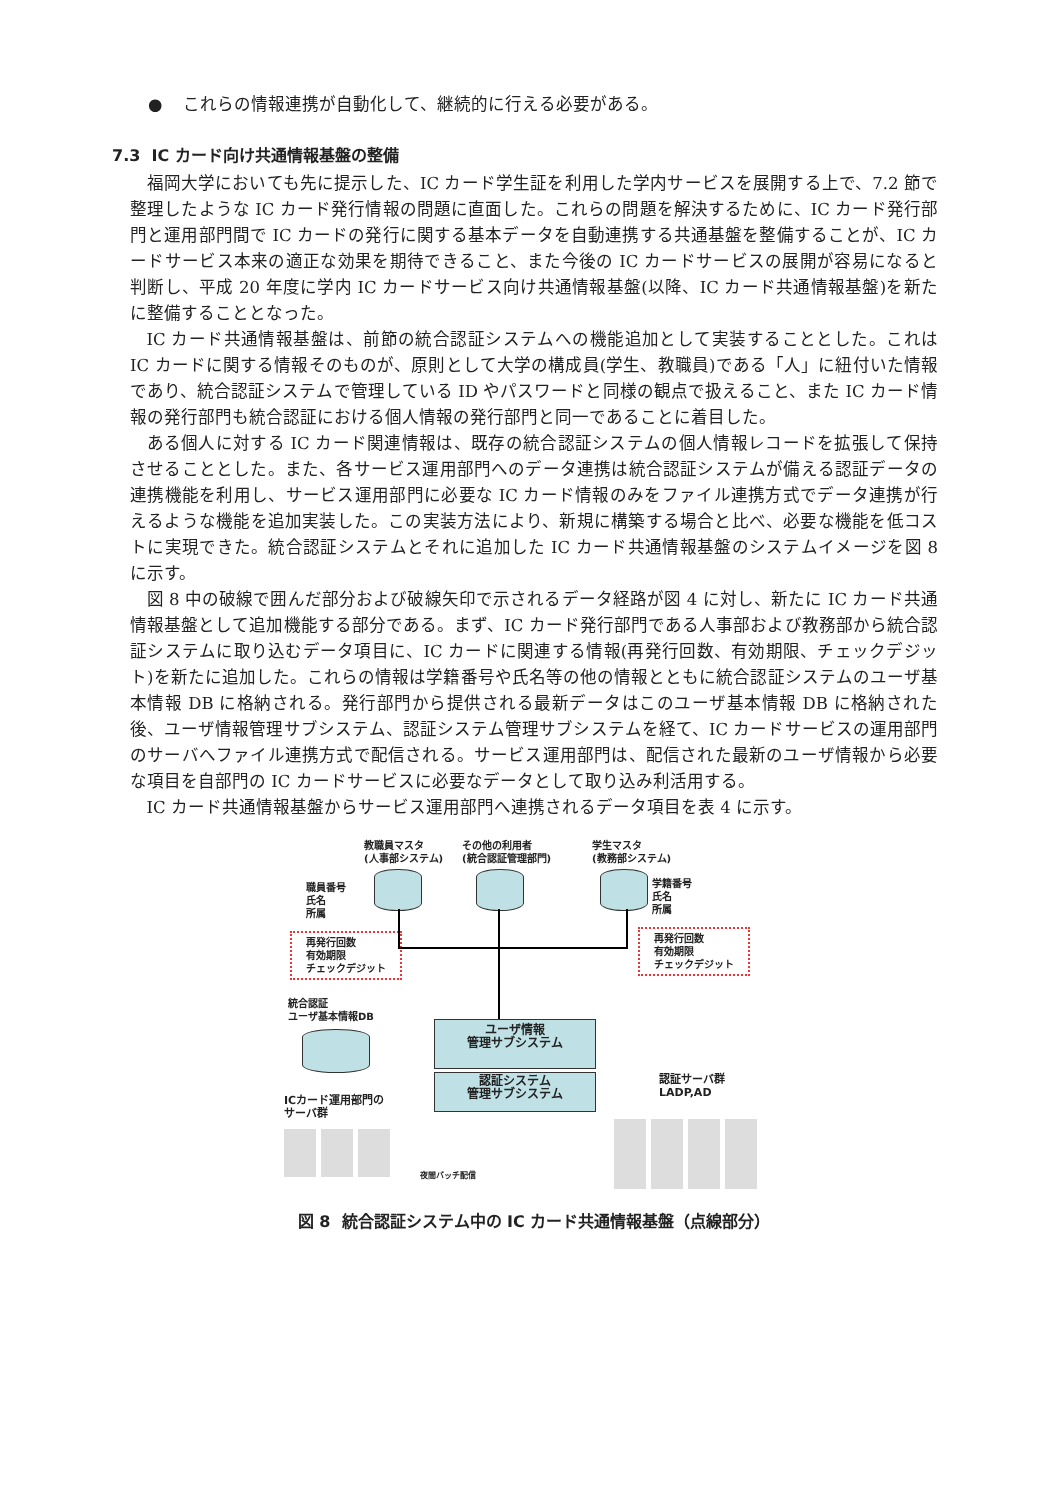● これらの情報連携が自動化して、継続的に行える必要がある。
7.3 IC カード向け共通情報基盤の整備
福岡大学においても先に提示した、IC カード学生証を利用した学内サービスを展開する上で、7.2 節で整理したような IC カード発行情報の問題に直面した。これらの問題を解決するために、IC カード発行部門と運用部門間で IC カードの発行に関する基本データを自動連携する共通基盤を整備することが、IC カードサービス本来の適正な効果を期待できること、また今後の IC カードサービスの展開が容易になると判断し、平成 20 年度に学内 IC カードサービス向け共通情報基盤(以降、IC カード共通情報基盤)を新たに整備することとなった。
IC カード共通情報基盤は、前節の統合認証システムへの機能追加として実装することとした。これは IC カードに関する情報そのものが、原則として大学の構成員(学生、教職員)である「人」に紐付いた情報であり、統合認証システムで管理している ID やパスワードと同様の観点で扱えること、また IC カード情報の発行部門も統合認証における個人情報の発行部門と同一であることに着目した。
ある個人に対する IC カード関連情報は、既存の統合認証システムの個人情報レコードを拡張して保持させることとした。また、各サービス運用部門へのデータ連携は統合認証システムが備える認証データの連携機能を利用し、サービス運用部門に必要な IC カード情報のみをファイル連携方式でデータ連携が行えるような機能を追加実装した。この実装方法により、新規に構築する場合と比べ、必要な機能を低コストに実現できた。統合認証システムとそれに追加した IC カード共通情報基盤のシステムイメージを図 8 に示す。
図 8 中の破線で囲んだ部分および破線矢印で示されるデータ経路が図 4 に対し、新たに IC カード共通情報基盤として追加機能する部分である。まず、IC カード発行部門である人事部および教務部から統合認証システムに取り込むデータ項目に、IC カードに関連する情報(再発行回数、有効期限、チェックデジット)を新たに追加した。これらの情報は学籍番号や氏名等の他の情報とともに統合認証システムのユーザ基本情報 DB に格納される。発行部門から提供される最新データはこのユーザ基本情報 DB に格納された後、ユーザ情報管理サブシステム、認証システム管理サブシステムを経て、IC カードサービスの運用部門のサーバへファイル連携方式で配信される。サービス運用部門は、配信された最新のユーザ情報から必要な項目を自部門の IC カードサービスに必要なデータとして取り込み利活用する。
IC カード共通情報基盤からサービス運用部門へ連携されるデータ項目を表 4 に示す。
教職員マスタ
(人事部システム)
その他の利用者
(統合認証管理部門)
学生マスタ
(教務部システム)
職員番号
氏名
所属
学籍番号
氏名
所属
再発行回数
有効期限
チェックデジット
再発行回数
有効期限
チェックデジット
統合認証
ユーザ基本情報DB
ユーザ情報
管理サブシステム
認証システム
管理サブシステム
ICカード運用部門の
サーバ群
認証サーバ群
LADP,AD
夜間バッチ配信
図 8 統合認証システム中の IC カード共通情報基盤（点線部分）